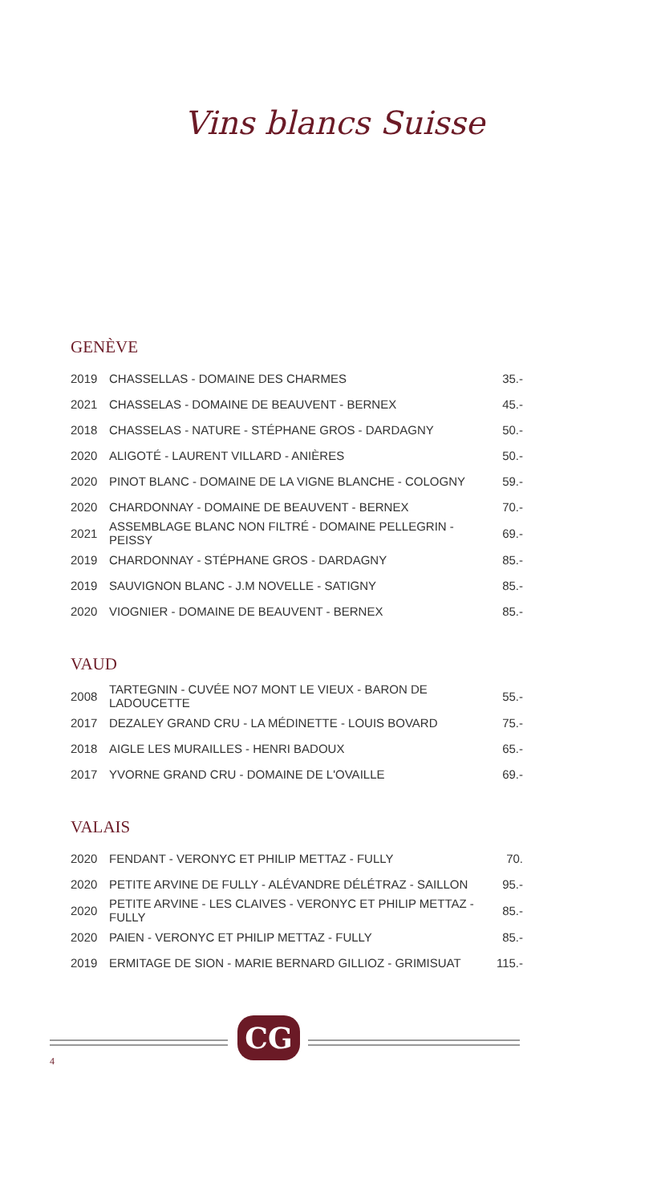Vins blancs Suisse
GENÈVE
| 2019 | CHASSELLAS - DOMAINE DES CHARMES | 35.- |
| 2021 | CHASSELAS - DOMAINE DE BEAUVENT - BERNEX | 45.- |
| 2018 | CHASSELAS - NATURE - STÉPHANE GROS - DARDAGNY | 50.- |
| 2020 | ALIGOTÉ - LAURENT VILLARD - ANIÈRES | 50.- |
| 2020 | PINOT BLANC - DOMAINE DE LA VIGNE BLANCHE - COLOGNY | 59.- |
| 2020 | CHARDONNAY - DOMAINE DE BEAUVENT - BERNEX | 70.- |
| 2021 | ASSEMBLAGE BLANC NON FILTRÉ - DOMAINE PELLEGRIN - PEISSY | 69.- |
| 2019 | CHARDONNAY - STÉPHANE GROS - DARDAGNY | 85.- |
| 2019 | SAUVIGNON BLANC - J.M NOVELLE - SATIGNY | 85.- |
| 2020 | VIOGNIER - DOMAINE DE BEAUVENT - BERNEX | 85.- |
VAUD
| 2008 | TARTEGNIN - CUVÉE NO7 MONT LE VIEUX - BARON DE LADOUCETTE | 55.- |
| 2017 | DEZALEY GRAND CRU - LA MÉDINETTE - LOUIS BOVARD | 75.- |
| 2018 | AIGLE LES MURAILLES - HENRI BADOUX | 65.- |
| 2017 | YVORNE GRAND CRU - DOMAINE DE L'OVAILLE | 69.- |
VALAIS
| 2020 | FENDANT - VERONYC ET PHILIP METTAZ - FULLY | 70. |
| 2020 | PETITE ARVINE DE FULLY - ALÉVANDRE DÉLÉTRAZ - SAILLON | 95.- |
| 2020 | PETITE ARVINE - LES CLAIVES - VERONYC ET PHILIP METTAZ - FULLY | 85.- |
| 2020 | PAIEN - VERONYC ET PHILIP METTAZ - FULLY | 85.- |
| 2019 | ERMITAGE DE SION - MARIE BERNARD GILLIOZ - GRIMISUAT | 115.- |
CG
4